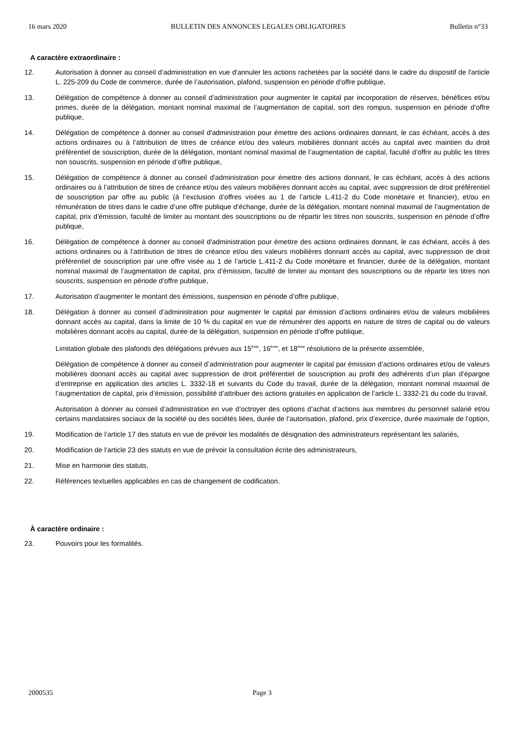16 mars 2020 BULLETIN DES ANNONCES LEGALES OBLIGATOIRES Bulletin n°33
A caractère extraordinaire :
12. Autorisation à donner au conseil d’administration en vue d'annuler les actions rachetées par la société dans le cadre du dispositif de l'article L. 225-209 du Code de commerce, durée de l’autorisation, plafond, suspension en période d’offre publique,
13. Délégation de compétence à donner au conseil d’administration pour augmenter le capital par incorporation de réserves, bénéfices et/ou primes, durée de la délégation, montant nominal maximal de l’augmentation de capital, sort des rompus, suspension en période d’offre publique,
14. Délégation de compétence à donner au conseil d'administration pour émettre des actions ordinaires donnant, le cas échéant, accès à des actions ordinaires ou à l’attribution de titres de créance et/ou des valeurs mobilières donnant accès au capital avec maintien du droit préférentiel de souscription, durée de la délégation, montant nominal maximal de l’augmentation de capital, faculté d’offrir au public les titres non souscrits, suspension en période d’offre publique,
15. Délégation de compétence à donner au conseil d'administration pour émettre des actions donnant, le cas échéant, accès à des actions ordinaires ou à l’attribution de titres de créance et/ou des valeurs mobilières donnant accès au capital, avec suppression de droit préférentiel de souscription par offre au public (à l’exclusion d’offres visées au 1 de l’article L.411-2 du Code monétaire et financier), et/ou en rémunération de titres dans le cadre d’une offre publique d’échange, durée de la délégation, montant nominal maximal de l’augmentation de capital, prix d’émission, faculté de limiter au montant des souscriptions ou de répartir les titres non souscrits, suspension en période d’offre publique,
16. Délégation de compétence à donner au conseil d'administration pour émettre des actions ordinaires donnant, le cas échéant, accès à des actions ordinaires ou à l’attribution de titres de créance et/ou des valeurs mobilières donnant accès au capital, avec suppression de droit préférentiel de souscription par une offre visée au 1 de l’article L.411-2 du Code monétaire et financier, durée de la délégation, montant nominal maximal de l’augmentation de capital, prix d’émission, faculté de limiter au montant des souscriptions ou de répartir les titres non souscrits, suspension en période d’offre publique,
17. Autorisation d’augmenter le montant des émissions, suspension en période d’offre publique,
18. Délégation à donner au conseil d’administration pour augmenter le capital par émission d’actions ordinaires et/ou de valeurs mobilières donnant accès au capital, dans la limite de 10 % du capital en vue de rémunérer des apports en nature de titres de capital ou de valeurs mobilières donnant accès au capital, durée de la délégation, suspension en période d’offre publique,
Limitation globale des plafonds des délégations prévues aux 15<sup>ème</sup>, 16<sup>ème</sup>, et 18<sup>ème</sup> résolutions de la présente assemblée,
Délégation de compétence à donner au conseil d’administration pour augmenter le capital par émission d’actions ordinaires et/ou de valeurs mobilières donnant accès au capital avec suppression de droit préférentiel de souscription au profit des adhérents d’un plan d’épargne d’entreprise en application des articles L. 3332-18 et suivants du Code du travail, durée de la délégation, montant nominal maximal de l’augmentation de capital, prix d’émission, possibilité d’attribuer des actions gratuites en application de l’article L. 3332-21 du code du travail,
Autorisation à donner au conseil d’administration en vue d’octroyer des options d’achat d’actions aux membres du personnel salarié et/ou certains mandataires sociaux de la société ou des sociétés liées, durée de l’autorisation, plafond, prix d’exercice, durée maximale de l’option,
19. Modification de l’article 17 des statuts en vue de prévoir les modalités de désignation des administrateurs représentant les salariés,
20. Modification de l’article 23 des statuts en vue de prévoir la consultation écrite des administrateurs,
21. Mise en harmonie des statuts,
22. Références textuelles applicables en cas de changement de codification.
À caractère ordinaire :
23. Pouvoirs pour les formalités.
2000535 Page 3